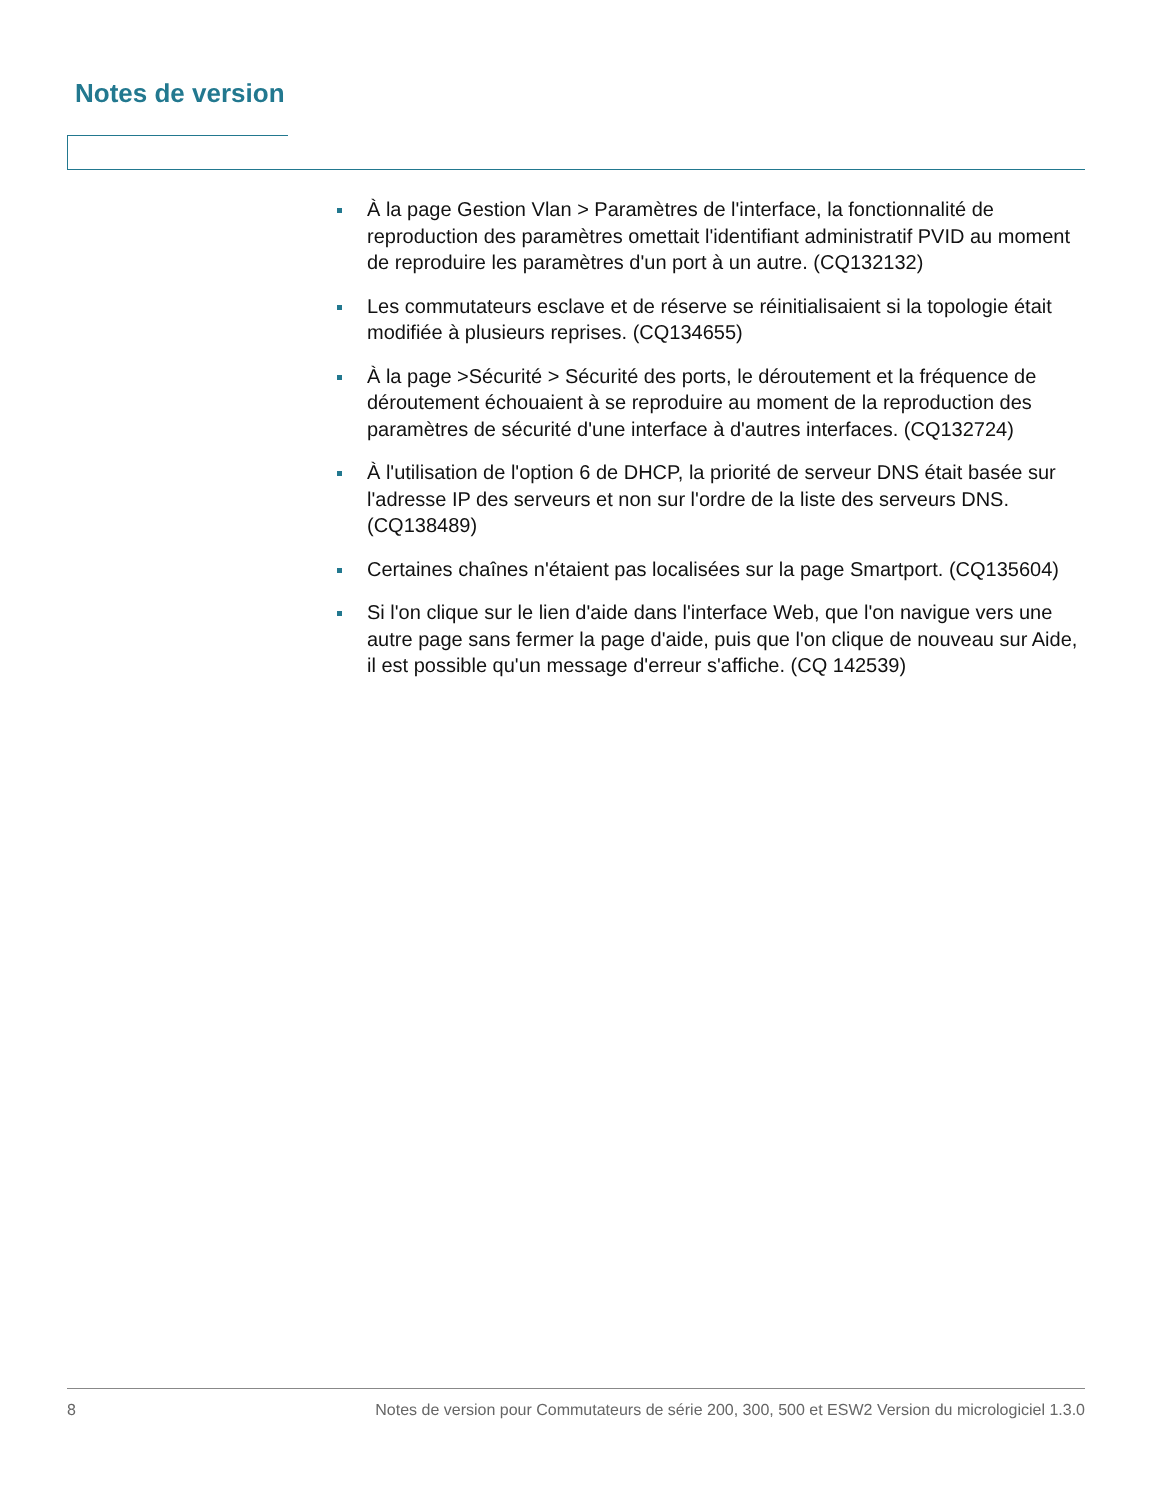Notes de version
À la page Gestion Vlan > Paramètres de l'interface, la fonctionnalité de reproduction des paramètres omettait l'identifiant administratif PVID au moment de reproduire les paramètres d'un port à un autre. (CQ132132)
Les commutateurs esclave et de réserve se réinitialisaient si la topologie était modifiée à plusieurs reprises. (CQ134655)
À la page >Sécurité > Sécurité des ports, le déroutement et la fréquence de déroutement échouaient à se reproduire au moment de la reproduction des paramètres de sécurité d'une interface à d'autres interfaces. (CQ132724)
À l'utilisation de l'option 6 de DHCP, la priorité de serveur DNS était basée sur l'adresse IP des serveurs et non sur l'ordre de la liste des serveurs DNS. (CQ138489)
Certaines chaînes n'étaient pas localisées sur la page Smartport. (CQ135604)
Si l'on clique sur le lien d'aide dans l'interface Web, que l'on navigue vers une autre page sans fermer la page d'aide, puis que l'on clique de nouveau sur Aide, il est possible qu'un message d'erreur s'affiche. (CQ 142539)
8 Notes de version pour Commutateurs de série 200, 300, 500 et ESW2 Version du micrologiciel 1.3.0